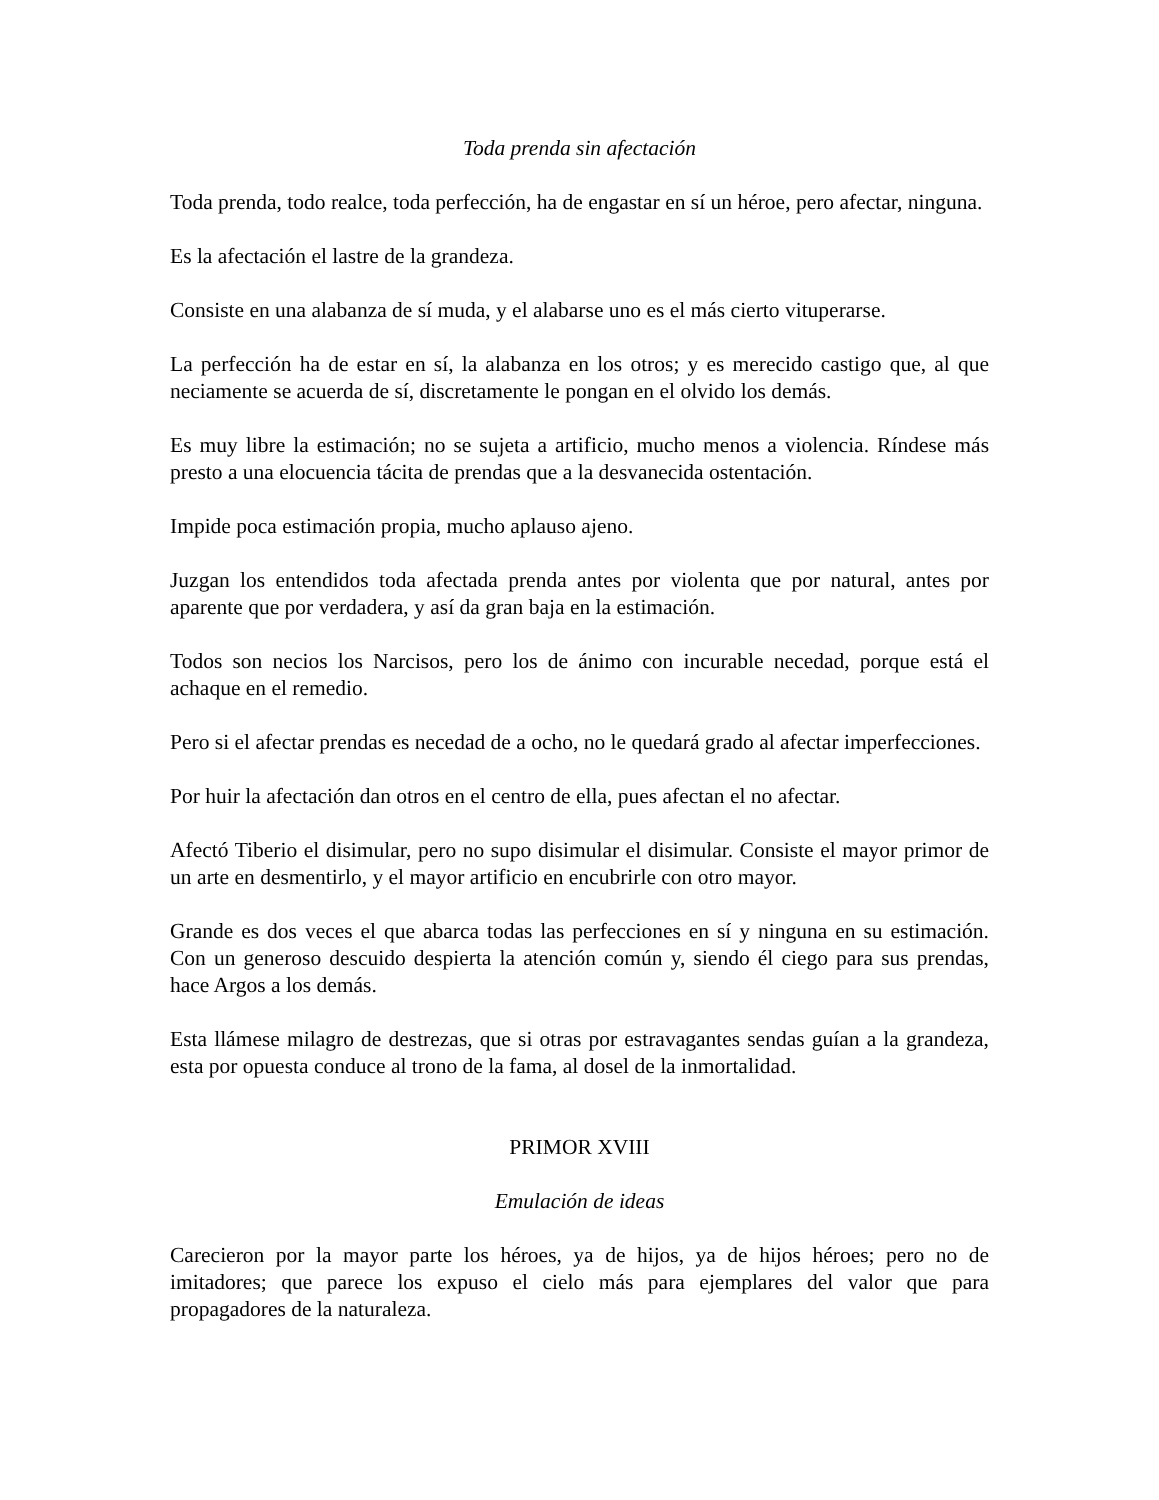Toda prenda sin afectación
Toda prenda, todo realce, toda perfección, ha de engastar en sí un héroe, pero afectar, ninguna.
Es la afectación el lastre de la grandeza.
Consiste en una alabanza de sí muda, y el alabarse uno es el más cierto vituperarse.
La perfección ha de estar en sí, la alabanza en los otros; y es merecido castigo que, al que neciamente se acuerda de sí, discretamente le pongan en el olvido los demás.
Es muy libre la estimación; no se sujeta a artificio, mucho menos a violencia. Ríndese más presto a una elocuencia tácita de prendas que a la desvanecida ostentación.
Impide poca estimación propia, mucho aplauso ajeno.
Juzgan los entendidos toda afectada prenda antes por violenta que por natural, antes por aparente que por verdadera, y así da gran baja en la estimación.
Todos son necios los Narcisos, pero los de ánimo con incurable necedad, porque está el achaque en el remedio.
Pero si el afectar prendas es necedad de a ocho, no le quedará grado al afectar imperfecciones.
Por huir la afectación dan otros en el centro de ella, pues afectan el no afectar.
Afectó Tiberio el disimular, pero no supo disimular el disimular. Consiste el mayor primor de un arte en desmentirlo, y el mayor artificio en encubrirle con otro mayor.
Grande es dos veces el que abarca todas las perfecciones en sí y ninguna en su estimación. Con un generoso descuido despierta la atención común y, siendo él ciego para sus prendas, hace Argos a los demás.
Esta llámese milagro de destrezas, que si otras por estravagantes sendas guían a la grandeza, esta por opuesta conduce al trono de la fama, al dosel de la inmortalidad.
PRIMOR XVIII
Emulación de ideas
Carecieron por la mayor parte los héroes, ya de hijos, ya de hijos héroes; pero no de imitadores; que parece los expuso el cielo más para ejemplares del valor que para propagadores de la naturaleza.